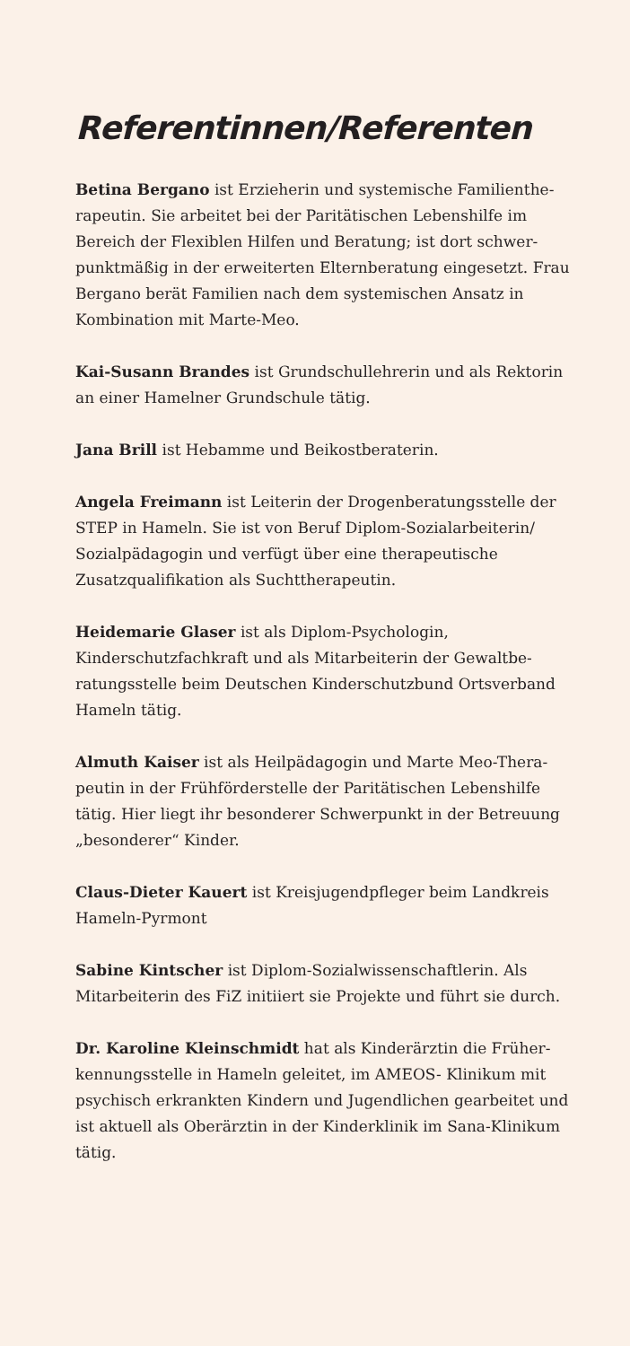Referentinnen/Referenten
Betina Bergano ist Erzieherin und systemische Familienthe­rapeutin. Sie arbeitet bei der Paritätischen Lebenshilfe im Bereich der Flexiblen Hilfen und Beratung; ist dort schwer­punktmäßig in der erweiterten Elternberatung eingesetzt. Frau Bergano berät Familien nach dem systemischen Ansatz in Kombination mit Marte-Meo.
Kai-Susann Brandes ist Grundschullehrerin und als Rekto­rin an einer Hamelner Grundschule tätig.
Jana Brill ist Hebamme und Beikostberaterin.
Angela Freimann ist Leiterin der Drogenberatungsstelle der STEP in Hameln. Sie ist von Beruf Diplom-Sozialarbei­terin/ Sozialpädagogin und verfügt über eine therapeuti­sche Zusatzqualifikation als Suchttherapeutin.
Heidemarie Glaser ist als Diplom-Psychologin, Kinderschutzfachkraft und als Mitarbeiterin der Gewaltbe­ratungsstelle beim Deutschen Kinderschutzbund Ortsver­band Hameln tätig.
Almuth Kaiser ist als Heilpädagogin und Marte Meo-Thera­peutin in der Frühförderstelle der Paritätischen Lebenshilfe tätig. Hier liegt ihr besonderer Schwerpunkt in der Betreu­ung „besonderer“ Kinder.
Claus-Dieter Kauert ist Kreisjugendpfleger beim Land­kreis Hameln-Pyrmont
Sabine Kintscher ist Diplom-Sozialwissenschaftlerin. Als Mitarbeiterin des FiZ initiiert sie Projekte und führt sie durch.
Dr. Karoline Kleinschmidt hat als Kinderärztin die Früher­kennungsstelle in Hameln geleitet, im AMEOS- Klinikum mit psychisch erkrankten Kindern und Jugendlichen gearbeitet und ist aktuell als Oberärztin in der Kinderklinik im Sana-Klinikum tätig.